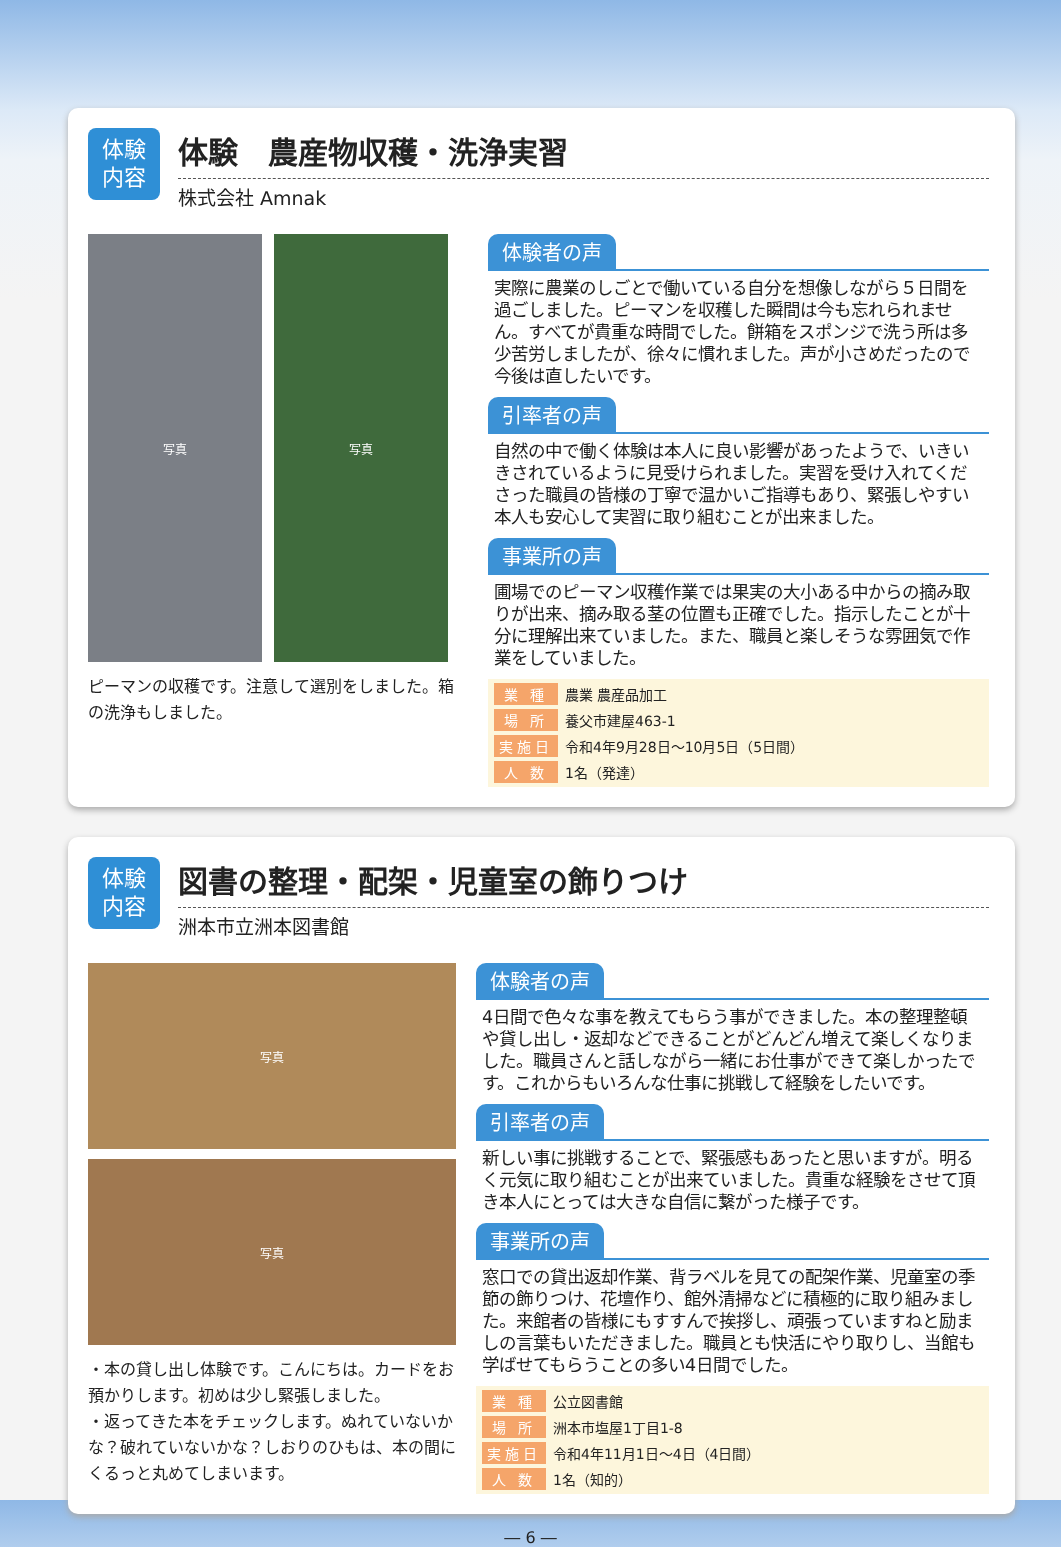体験
内容
体験　農産物収穫・洗浄実習
株式会社 Amnak
写真 写真
ピーマンの収穫です。注意して選別をしました。箱の洗浄もしました。
体験者の声
実際に農業のしごとで働いている自分を想像しながら５日間を過ごしました。ピーマンを収穫した瞬間は今も忘れられません。すべてが貴重な時間でした。餅箱をスポンジで洗う所は多少苦労しましたが、徐々に慣れました。声が小さめだったので今後は直したいです。
引率者の声
自然の中で働く体験は本人に良い影響があったようで、いきいきされているように見受けられました。実習を受け入れてくださった職員の皆様の丁寧で温かいご指導もあり、緊張しやすい本人も安心して実習に取り組むことが出来ました。
事業所の声
圃場でのピーマン収穫作業では果実の大小ある中からの摘み取りが出来、摘み取る茎の位置も正確でした。指示したことが十分に理解出来ていました。また、職員と楽しそうな雰囲気で作業をしていました。
| 業 種 | 農業 農産品加工 |
| 場 所 | 養父市建屋463-1 |
| 実施日 | 令和4年9月28日～10月5日（5日間） |
| 人 数 | 1名（発達） |
体験
内容
図書の整理・配架・児童室の飾りつけ
洲本市立洲本図書館
写真
写真
・本の貸し出し体験です。こんにちは。カードをお預かりします。初めは少し緊張しました。
・返ってきた本をチェックします。ぬれていないかな？破れていないかな？しおりのひもは、本の間にくるっと丸めてしまいます。
体験者の声
4日間で色々な事を教えてもらう事ができました。本の整理整頓や貸し出し・返却などできることがどんどん増えて楽しくなりました。職員さんと話しながら一緒にお仕事ができて楽しかったです。これからもいろんな仕事に挑戦して経験をしたいです。
引率者の声
新しい事に挑戦することで、緊張感もあったと思いますが。明るく元気に取り組むことが出来ていました。貴重な経験をさせて頂き本人にとっては大きな自信に繋がった様子です。
事業所の声
窓口での貸出返却作業、背ラベルを見ての配架作業、児童室の季節の飾りつけ、花壇作り、館外清掃などに積極的に取り組みました。来館者の皆様にもすすんで挨拶し、頑張っていますねと励ましの言葉もいただきました。職員とも快活にやり取りし、当館も学ばせてもらうことの多い4日間でした。
| 業 種 | 公立図書館 |
| 場 所 | 洲本市塩屋1丁目1-8 |
| 実施日 | 令和4年11月1日～4日（4日間） |
| 人 数 | 1名（知的） |
― 6 ―